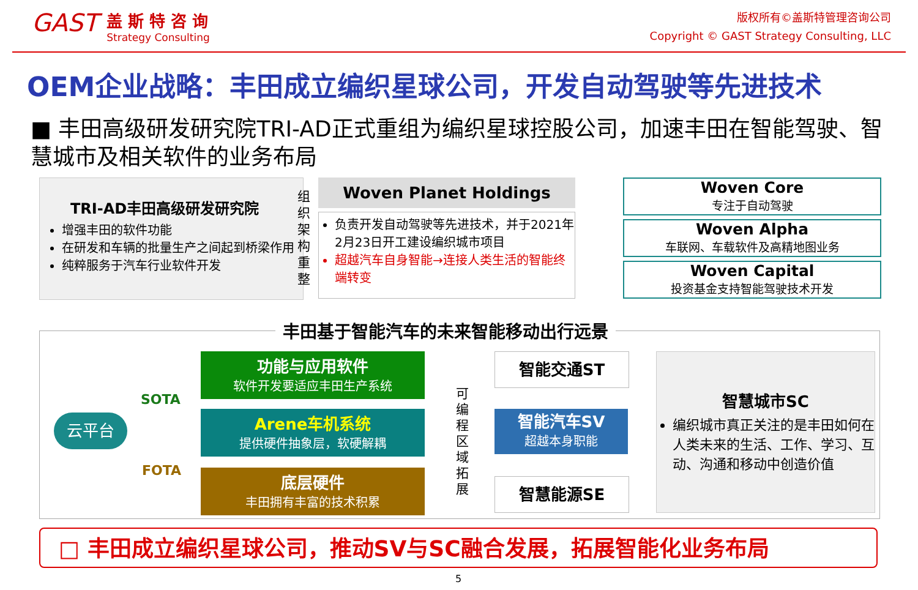GAST
盖 斯 特 咨 询
Strategy Consulting
版权所有©盖斯特管理咨询公司
Copyright © GAST Strategy Consulting, LLC
OEM企业战略：丰田成立编织星球公司，开发自动驾驶等先进技术
■ 丰田高级研发研究院TRI-AD正式重组为编织星球控股公司，加速丰田在智能驾驶、智慧城市及相关软件的业务布局
TRI-AD丰田高级研发研究院
增强丰田的软件功能
在研发和车辆的批量生产之间起到桥梁作用
纯粹服务于汽车行业软件开发
组织架构重整
Woven Planet Holdings
负责开发自动驾驶等先进技术，并于2021年2月23日开工建设编织城市项目
超越汽车自身智能→连接人类生活的智能终端转变
Woven Core
专注于自动驾驶
Woven Alpha
车联网、车载软件及高精地图业务
Woven Capital
投资基金支持智能驾驶技术开发
丰田基于智能汽车的未来智能移动出行远景
云平台
SOTA
FOTA
功能与应用软件
软件开发要适应丰田生产系统
Arene车机系统
提供硬件抽象层，软硬解耦
底层硬件
丰田拥有丰富的技术积累
可编程区域拓展
智能交通ST
智能汽车SV
超越本身职能
智慧能源SE
智慧城市SC
编织城市真正关注的是丰田如何在人类未来的生活、工作、学习、互动、沟通和移动中创造价值
□ 丰田成立编织星球公司，推动SV与SC融合发展，拓展智能化业务布局
5